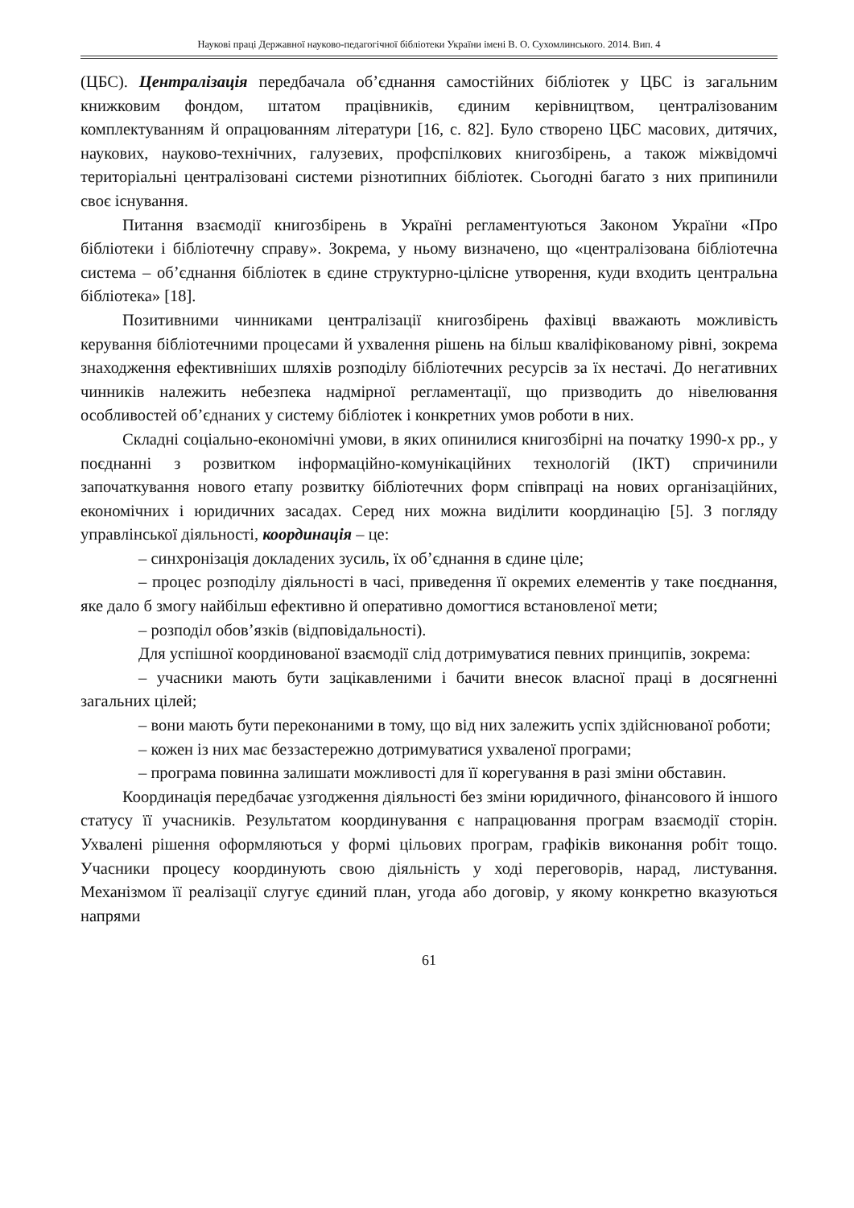Наукові праці Державної науково-педагогічної бібліотеки України імені В. О. Сухомлинського. 2014. Вип. 4
(ЦБС). Централізація передбачала об’єднання самостійних бібліотек у ЦБС із загальним книжковим фондом, штатом працівників, єдиним керівництвом, централізованим комплектуванням й опрацюванням літератури [16, с. 82]. Було створено ЦБС масових, дитячих, наукових, науково-технічних, галузевих, профспілкових книгозбірень, а також міжвідомчі територіальні централізовані системи різнотипних бібліотек. Сьогодні багато з них припинили своє існування.
Питання взаємодії книгозбірень в Україні регламентуються Законом України «Про бібліотеки і бібліотечну справу». Зокрема, у ньому визначено, що «централізована бібліотечна система – об’єднання бібліотек в єдине структурно-цілісне утворення, куди входить центральна бібліотека» [18].
Позитивними чинниками централізації книгозбірень фахівці вважають можливість керування бібліотечними процесами й ухвалення рішень на більш кваліфікованому рівні, зокрема знаходження ефективніших шляхів розподілу бібліотечних ресурсів за їх нестачі. До негативних чинників належить небезпека надмірної регламентації, що призводить до нівелювання особливостей об’єднаних у систему бібліотек і конкретних умов роботи в них.
Складні соціально-економічні умови, в яких опинилися книгозбірні на початку 1990-х рр., у поєднанні з розвитком інформаційно-комунікаційних технологій (ІКТ) спричинили започаткування нового етапу розвитку бібліотечних форм співпраці на нових організаційних, економічних і юридичних засадах. Серед них можна виділити координацію [5]. З погляду управлінської діяльності, координація – це:
– синхронізація докладених зусиль, їх об’єднання в єдине ціле;
– процес розподілу діяльності в часі, приведення її окремих елементів у таке поєднання, яке дало б змогу найбільш ефективно й оперативно домогтися встановленої мети;
– розподіл обов’язків (відповідальності).
Для успішної координованої взаємодії слід дотримуватися певних принципів, зокрема:
– учасники мають бути зацікавленими і бачити внесок власної праці в досягненні загальних цілей;
– вони мають бути переконаними в тому, що від них залежить успіх здійснюваної роботи;
– кожен із них має беззастережно дотримуватися ухваленої програми;
– програма повинна залишати можливості для її корегування в разі зміни обставин.
Координація передбачає узгодження діяльності без зміни юридичного, фінансового й іншого статусу її учасників. Результатом координування є напрацювання програм взаємодії сторін. Ухвалені рішення оформляються у формі цільових програм, графіків виконання робіт тощо. Учасники процесу координують свою діяльність у ході переговорів, нарад, листування. Механізмом її реалізації слугує єдиний план, угода або договір, у якому конкретно вказуються напрями
61